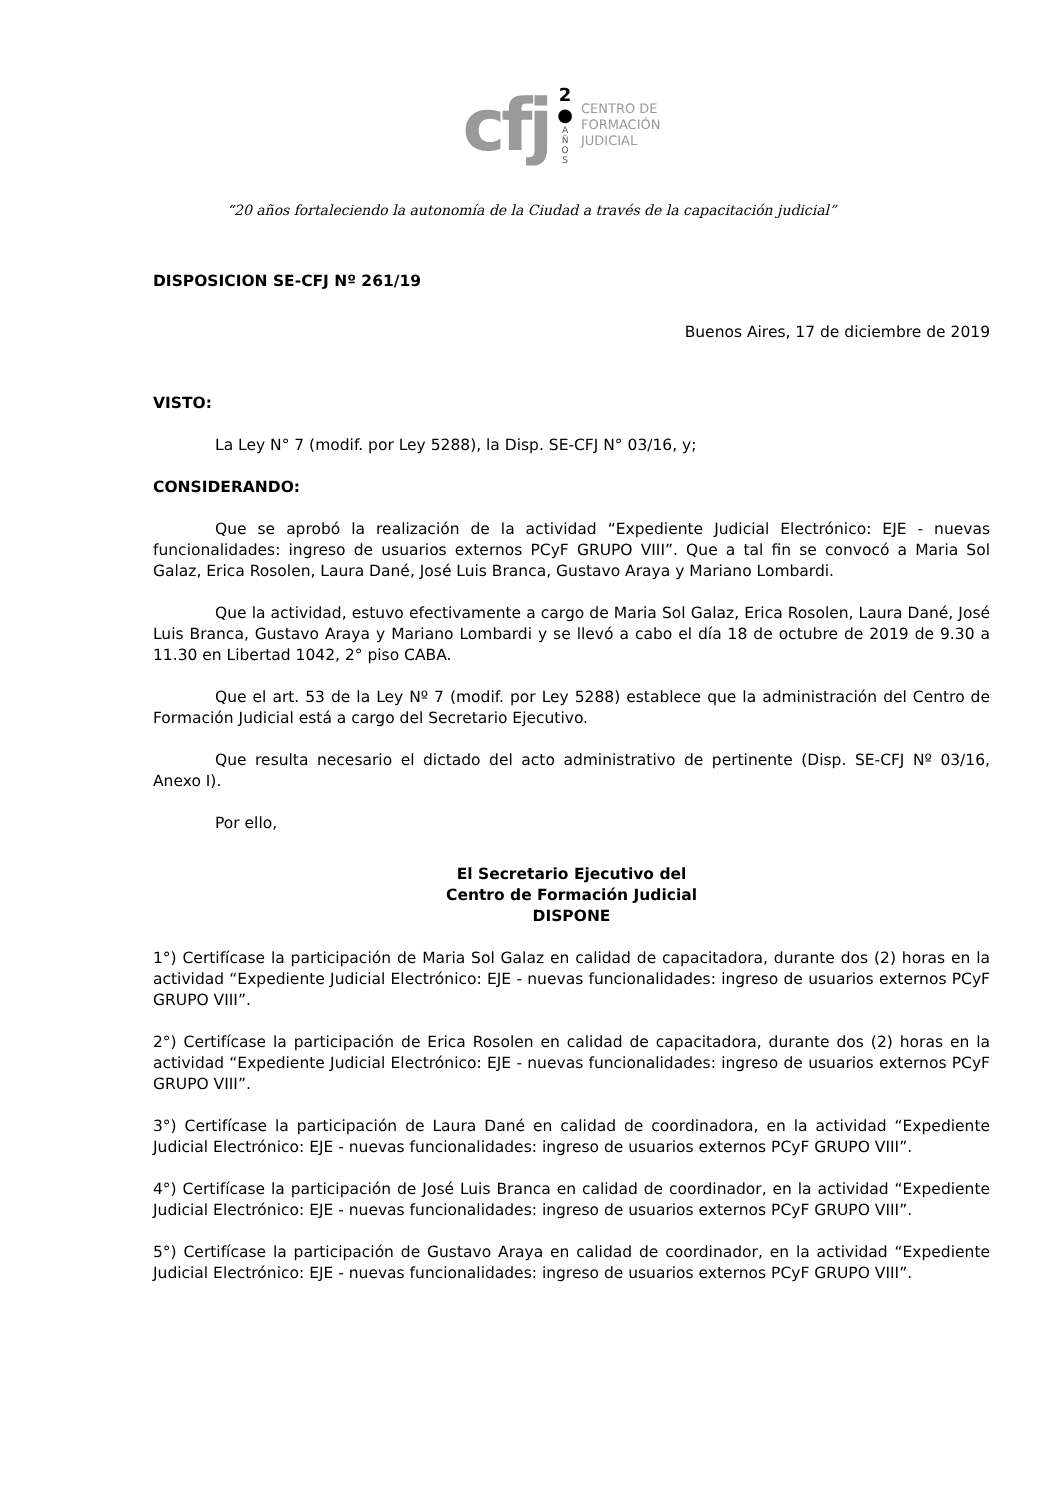cfj
2
●
A
Ñ
O
S
CENTRO DE
FORMACIÓN
JUDICIAL
“20 años fortaleciendo la autonomía de la Ciudad a través de la capacitación judicial”
DISPOSICION SE-CFJ Nº 261/19
Buenos Aires, 17 de diciembre de 2019
VISTO:
La Ley N° 7 (modif. por Ley 5288), la Disp. SE-CFJ N° 03/16, y;
CONSIDERANDO:
Que se aprobó la realización de la actividad “Expediente Judicial Electrónico: EJE - nuevas funcionalidades: ingreso de usuarios externos PCyF GRUPO VIII”. Que a tal fin se convocó a Maria Sol Galaz, Erica Rosolen, Laura Dané, José Luis Branca, Gustavo Araya y Mariano Lombardi.
Que la actividad, estuvo efectivamente a cargo de Maria Sol Galaz, Erica Rosolen, Laura Dané, José Luis Branca, Gustavo Araya y Mariano Lombardi y se llevó a cabo el día 18 de octubre de 2019 de 9.30 a 11.30 en Libertad 1042, 2° piso CABA.
Que el art. 53 de la Ley Nº 7 (modif. por Ley 5288) establece que la administración del Centro de Formación Judicial está a cargo del Secretario Ejecutivo.
Que resulta necesario el dictado del acto administrativo de pertinente (Disp. SE-CFJ Nº 03/16, Anexo I).
Por ello,
El Secretario Ejecutivo del
Centro de Formación Judicial
DISPONE
1°) Certifícase la participación de Maria Sol Galaz en calidad de capacitadora, durante dos (2) horas en la actividad “Expediente Judicial Electrónico: EJE - nuevas funcionalidades: ingreso de usuarios externos PCyF GRUPO VIII”.
2°) Certifícase la participación de Erica Rosolen en calidad de capacitadora, durante dos (2) horas en la actividad “Expediente Judicial Electrónico: EJE - nuevas funcionalidades: ingreso de usuarios externos PCyF GRUPO VIII”.
3°) Certifícase la participación de Laura Dané en calidad de coordinadora, en la actividad “Expediente Judicial Electrónico: EJE - nuevas funcionalidades: ingreso de usuarios externos PCyF GRUPO VIII”.
4°) Certifícase la participación de José Luis Branca en calidad de coordinador, en la actividad “Expediente Judicial Electrónico: EJE - nuevas funcionalidades: ingreso de usuarios externos PCyF GRUPO VIII”.
5°) Certifícase la participación de Gustavo Araya en calidad de coordinador, en la actividad “Expediente Judicial Electrónico: EJE - nuevas funcionalidades: ingreso de usuarios externos PCyF GRUPO VIII”.